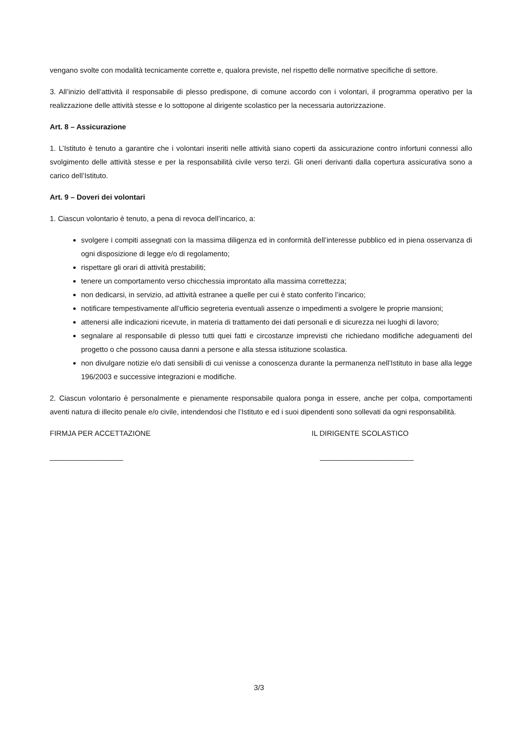vengano svolte con modalità tecnicamente corrette e, qualora previste, nel rispetto delle normative specifiche di settore.
3. All’inizio dell’attività il responsabile di plesso predispone, di comune accordo con i volontari, il programma operativo per la realizzazione delle attività stesse e lo sottopone al dirigente scolastico per la necessaria autorizzazione.
Art. 8 – Assicurazione
1. L’Istituto è tenuto a garantire che i volontari inseriti nelle attività siano coperti da assicurazione contro infortuni connessi allo svolgimento delle attività stesse e per la responsabilità civile verso terzi. Gli oneri derivanti dalla copertura assicurativa sono a carico dell’Istituto.
Art. 9 – Doveri dei volontari
1. Ciascun volontario è tenuto, a pena di revoca dell’incarico, a:
svolgere i compiti assegnati con la massima diligenza ed in conformità dell’interesse pubblico ed in piena osservanza di ogni disposizione di legge e/o di regolamento;
rispettare gli orari di attività prestabiliti;
tenere un comportamento verso chicchessia improntato alla massima correttezza;
non dedicarsi, in servizio, ad attività estranee a quelle per cui è stato conferito l’incarico;
notificare tempestivamente all’ufficio segreteria eventuali assenze o impedimenti a svolgere le proprie mansioni;
attenersi alle indicazioni ricevute, in materia di trattamento dei dati personali e di sicurezza nei luoghi di lavoro;
segnalare al responsabile di plesso tutti quei fatti e circostanze imprevisti che richiedano modifiche adeguamenti del progetto o che possono causa danni a persone e alla stessa istituzione scolastica.
non divulgare notizie e/o dati sensibili di cui venisse a conoscenza durante la permanenza nell’Istituto in base alla legge 196/2003 e successive integrazioni e modifiche.
2. Ciascun volontario è personalmente e pienamente responsabile qualora ponga in essere, anche per colpa, comportamenti aventi natura di illecito penale e/o civile, intendendosi che l’Istituto e ed i suoi dipendenti sono sollevati da ogni responsabilità.
FIRMJA PER ACCETTAZIONE IL DIRIGENTE SCOLASTICO
__________________ _______________________
3/3